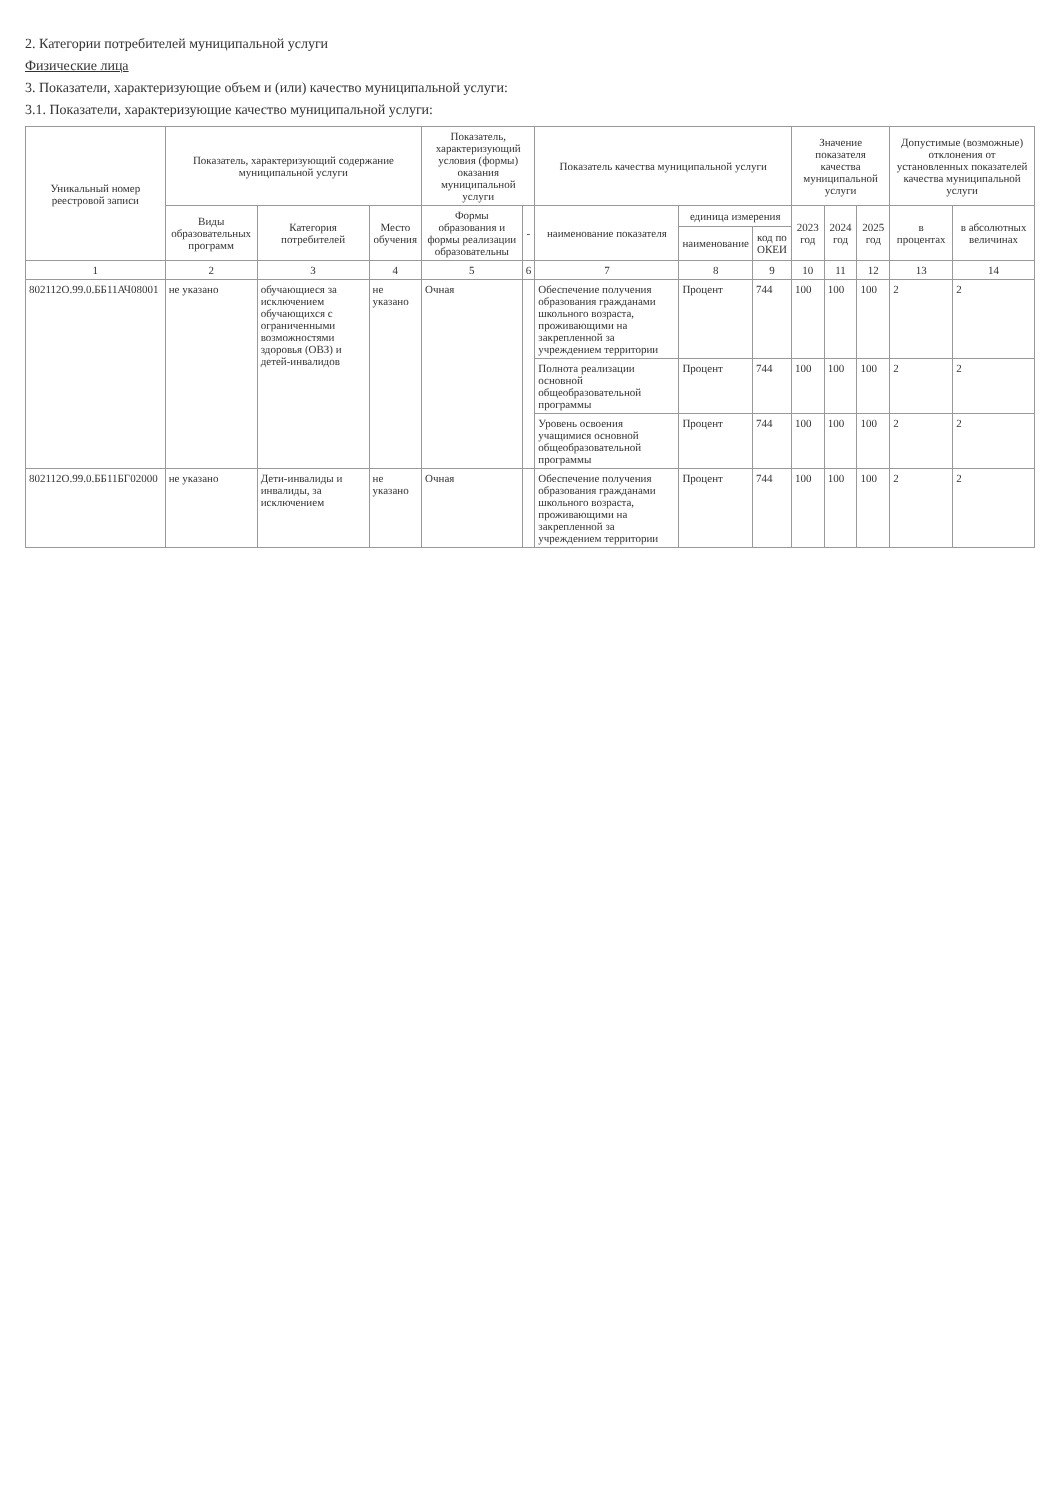2. Категории потребителей муниципальной услуги
Физические лица
3. Показатели, характеризующие объем и (или) качество муниципальной услуги:
3.1. Показатели, характеризующие качество муниципальной услуги:
| Уникальный номер реестровой записи | Показатель, характеризующий содержание муниципальной услуги | | | Показатель, характеризующий условия (формы) оказания муниципальной услуги | | Показатель качества муниципальной услуги | | | Значение показателя качества муниципальной услуги | | | Допустимые (возможные) отклонения от установленных показателей качества муниципальной услуги | |
| --- | --- | --- | --- | --- | --- | --- | --- | --- | --- | --- | --- | --- | --- |
| | Виды образовательных программ | Категория потребителей | Место обучения | Формы образования и формы реализации образовательны | - | наименование показателя | единица измерения | | 2023 год | 2024 год | 2025 год | в процентах | в абсолютных величинах |
| | | | | | | | наименование | код по ОКЕИ | | | | | |
| 1 | 2 | 3 | 4 | 5 | 6 | 7 | 8 | 9 | 10 | 11 | 12 | 13 | 14 |
| 802112О.99.0.ББ11АЧ08001 | не указано | обучающиеся за исключением обучающихся с ограниченными возможностями здоровья (ОВЗ) и детей-инвалидов | не указано | Очная | | Обеспечение получения образования гражданами школьного возраста, проживающими на закрепленной за учреждением территории | Процент | 744 | 100 | 100 | 100 | 2 | 2 |
| | | | | | | Полнота реализации основной общеобразовательной программы | Процент | 744 | 100 | 100 | 100 | 2 | 2 |
| | | | | | | Уровень освоения учащимися основной общеобразовательной программы | Процент | 744 | 100 | 100 | 100 | 2 | 2 |
| 802112О.99.0.ББ11БГ02000 | не указано | Дети-инвалиды и инвалиды, за исключением | не указано | Очная | | Обеспечение получения образования гражданами школьного возраста, проживающими на закрепленной за учреждением территории | Процент | 744 | 100 | 100 | 100 | 2 | 2 |